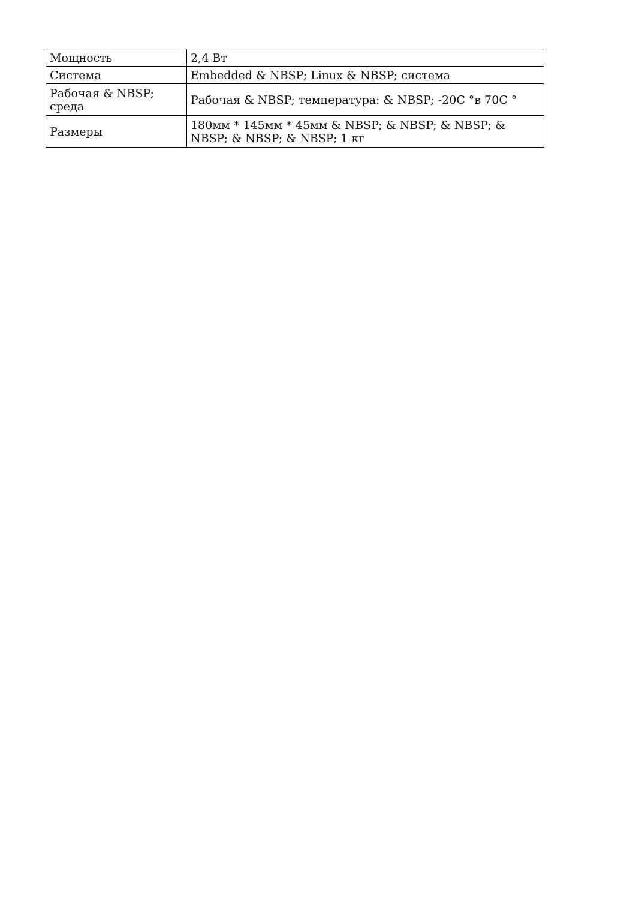| Мощность | 2,4 Вт |
| Система | Embedded & NBSP; Linux & NBSP; система |
| Рабочая & NBSP; среда | Рабочая & NBSP; температура: & NBSP; -20C °в 70C ° |
| Размеры | 180мм * 145мм * 45мм & NBSP; & NBSP; & NBSP; & NBSP; & NBSP; & NBSP; 1 кг |